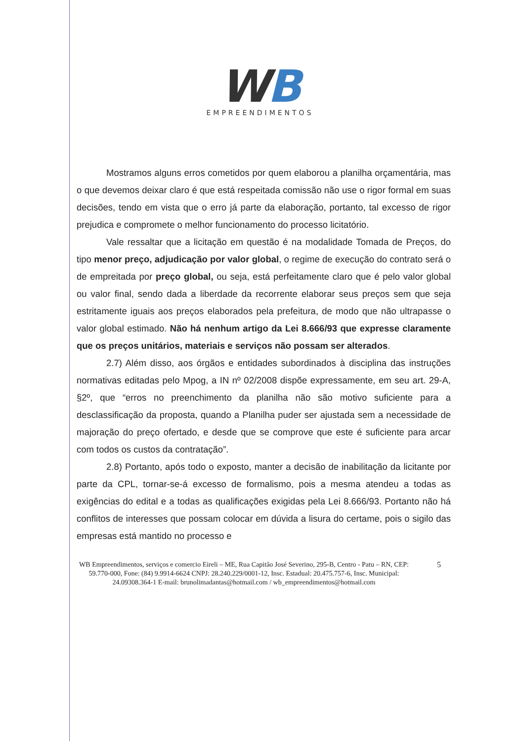WB
EMPREENDIMENTOS
Mostramos alguns erros cometidos por quem elaborou a planilha orçamentária, mas o que devemos deixar claro é que está respeitada comissão não use o rigor formal em suas decisões, tendo em vista que o erro já parte da elaboração, portanto, tal excesso de rigor prejudica e compromete o melhor funcionamento do processo licitatório.
Vale ressaltar que a licitação em questão é na modalidade Tomada de Preços, do tipo menor preço, adjudicação por valor global, o regime de execução do contrato será o de empreitada por preço global, ou seja, está perfeitamente claro que é pelo valor global ou valor final, sendo dada a liberdade da recorrente elaborar seus preços sem que seja estritamente iguais aos preços elaborados pela prefeitura, de modo que não ultrapasse o valor global estimado. Não há nenhum artigo da Lei 8.666/93 que expresse claramente que os preços unitários, materiais e serviços não possam ser alterados.
2.7) Além disso, aos órgãos e entidades subordinados à disciplina das instruções normativas editadas pelo Mpog, a IN nº 02/2008 dispõe expressamente, em seu art. 29-A, §2º, que “erros no preenchimento da planilha não são motivo suficiente para a desclassificação da proposta, quando a Planilha puder ser ajustada sem a necessidade de majoração do preço ofertado, e desde que se comprove que este é suficiente para arcar com todos os custos da contratação”.
2.8) Portanto, após todo o exposto, manter a decisão de inabilitação da licitante por parte da CPL, tornar-se-á excesso de formalismo, pois a mesma atendeu a todas as exigências do edital e a todas as qualificações exigidas pela Lei 8.666/93. Portanto não há conflitos de interesses que possam colocar em dúvida a lisura do certame, pois o sigilo das empresas está mantido no processo e
WB Empreendimentos, serviços e comercio Eireli – ME, Rua Capitão José Severino, 295-B, Centro - Patu – RN, CEP: 59.770-000, Fone: (84) 9.9914-6624 CNPJ: 28.240.229/0001-12, Insc. Estadual: 20.475.757-6, Insc. Municipal: 24.09308.364-1 E-mail: brunolimadantas@hotmail.com / wb_empreendimentos@hotmail.com
5